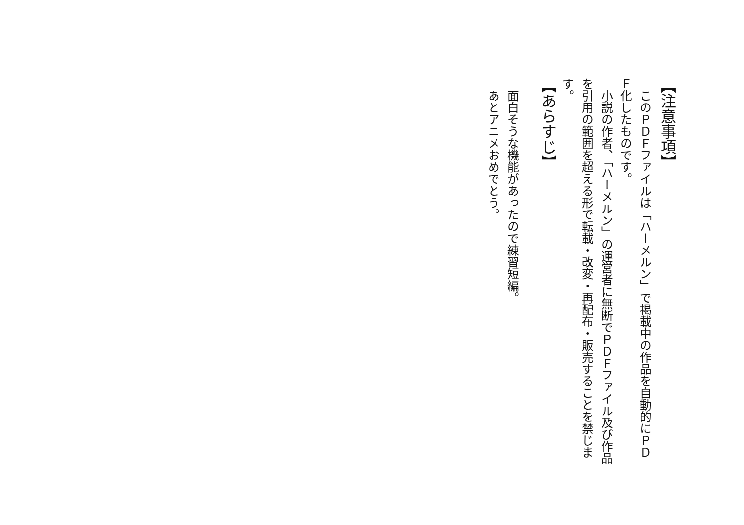【注意事項】
　このＰＤＦファイルは「ハーメルン」で掲載中の作品を自動的にＰＤＦ化したものです。
　小説の作者、「ハーメルン」の運営者に無断でＰＤＦファイル及び作品を引用の範囲を超える形で転載・改変・再配布・販売することを禁じます。
【あらすじ】
　面白そうな機能があったので練習短編。
　あとアニメおめでとう。